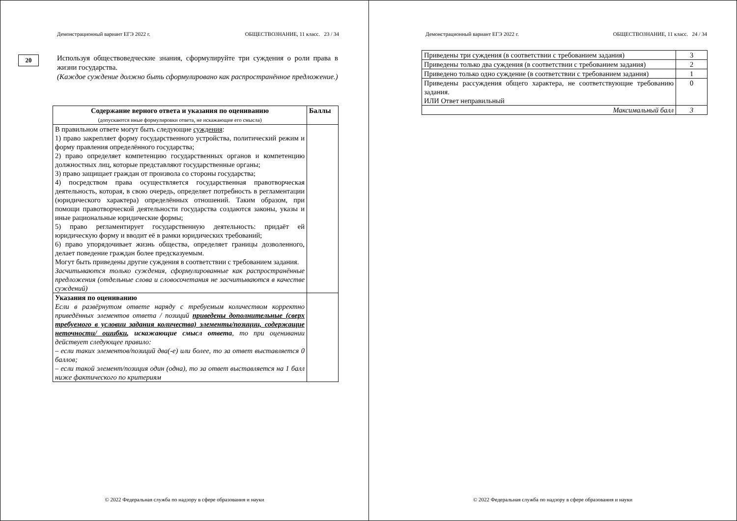Демонстрационный вариант ЕГЭ 2022 г. ОБЩЕСТВОЗНАНИЕ, 11 класс. 23 / 34
20
Используя обществоведческие знания, сформулируйте три суждения о роли права в жизни государства.
(Каждое суждение должно быть сформулировано как распространённое предложение.)
| Содержание верного ответа и указания по оцениванию (допускаются иные формулировки ответа, не искажающие его смысла) | Баллы |
| --- | --- |
| В правильном ответе могут быть следующие суждения : 1) право закрепляет форму государственного устройства, политический режим и форму правления определённого государства; 2) право определяет компетенцию государственных органов и компетенцию должностных лиц, которые представляют государственные органы; 3) право защищает граждан от произвола со стороны государства; 4) посредством права осуществляется государственная правотворческая деятельность, которая, в свою очередь, определяет потребность в регламентации (юридического характера) определённых отношений. Таким образом, при помощи правотворческой деятельности государства создаются законы, указы и иные рациональные юридические формы; 5) право регламентирует государственную деятельность: придаёт ей юридическую форму и вводит её в рамки юридических требований; 6) право упорядочивает жизнь общества, определяет границы дозволенного, делает поведение граждан более предсказуемым. Могут быть приведены другие суждения в соответствии с требованием задания. Засчитываются только суждения, сформулированные как распространённые предложения (отдельные слова и словосочетания не засчитываются в качестве суждений) | |
| Указания по оцениванию Если в развёрнутом ответе наряду с требуемым количеством корректно приведённых элементов ответа / позиций приведены дополнительные (сверх требуемого в условии задания количества) элементы/позиции, содержащие неточности/ ошибки , искажающие смысл ответа , то при оценивании действует следующее правило: – если таких элементов/позиций два(-е) или более, то за ответ выставляется 0 баллов; – если такой элемент/позиция один (одна), то за ответ выставляется на 1 балл ниже фактического по критериям | |
© 2022 Федеральная служба по надзору в сфере образования и науки
Демонстрационный вариант ЕГЭ 2022 г. ОБЩЕСТВОЗНАНИЕ, 11 класс. 24 / 34
| Приведены три суждения (в соответствии с требованием задания) | 3 |
| Приведены только два суждения (в соответствии с требованием задания) | 2 |
| Приведено только одно суждение (в соответствии с требованием задания) | 1 |
| Приведены рассуждения общего характера, не соответствующие требованию задания. ИЛИ Ответ неправильный | 0 |
| Максимальный балл | 3 |
© 2022 Федеральная служба по надзору в сфере образования и науки